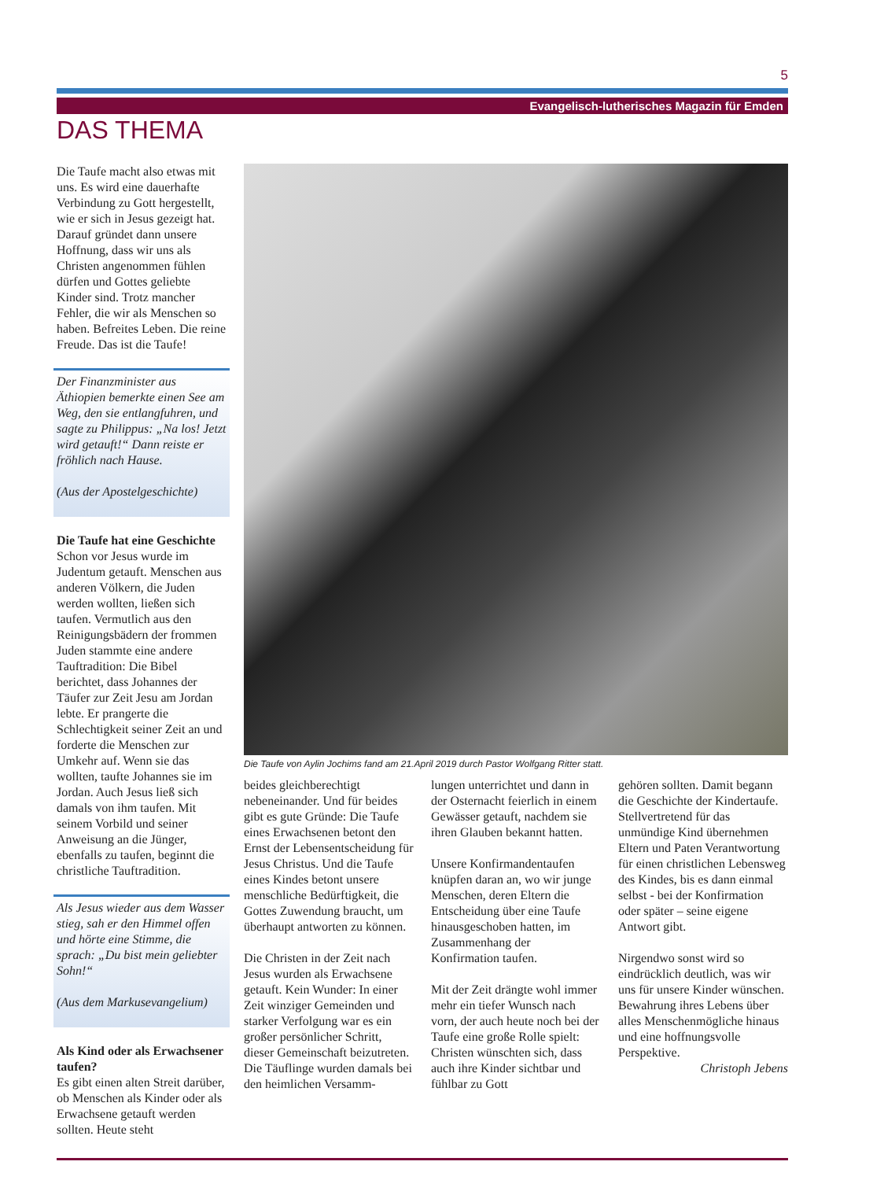5
Evangelisch-lutherisches Magazin für Emden
DAS THEMA
Die Taufe macht also etwas mit uns. Es wird eine dauerhafte Verbindung zu Gott hergestellt, wie er sich in Jesus gezeigt hat. Darauf gründet dann unsere Hoffnung, dass wir uns als Christen angenommen fühlen dürfen und Gottes geliebte Kinder sind. Trotz mancher Fehler, die wir als Menschen so haben. Befreites Leben. Die reine Freude. Das ist die Taufe!
Der Finanzminister aus Äthiopien bemerkte einen See am Weg, den sie entlangfuhren, und sagte zu Philippus: „Na los! Jetzt wird getauft!“ Dann reiste er fröhlich nach Hause.
(Aus der Apostelgeschichte)
Die Taufe hat eine Geschichte
Schon vor Jesus wurde im Judentum getauft. Menschen aus anderen Völkern, die Juden werden wollten, ließen sich taufen. Vermutlich aus den Reinigungsbädern der frommen Juden stammte eine andere Tauftradition: Die Bibel berichtet, dass Johannes der Täufer zur Zeit Jesu am Jordan lebte. Er prangerte die Schlechtigkeit seiner Zeit an und forderte die Menschen zur Umkehr auf. Wenn sie das wollten, taufte Johannes sie im Jordan. Auch Jesus ließ sich damals von ihm taufen. Mit seinem Vorbild und seiner Anweisung an die Jünger, ebenfalls zu taufen, beginnt die christliche Tauftradition.
Als Jesus wieder aus dem Wasser stieg, sah er den Himmel offen und hörte eine Stimme, die sprach: „Du bist mein geliebter Sohn!“
(Aus dem Markusevangelium)
Als Kind oder als Erwachsener taufen?
Es gibt einen alten Streit darüber, ob Menschen als Kinder oder als Erwachsene getauft werden sollten. Heute steht
Die Taufe von Aylin Jochims fand am 21.April 2019 durch Pastor Wolfgang Ritter statt.
beides gleichberechtigt nebeneinander. Und für beides gibt es gute Gründe: Die Taufe eines Erwachsenen betont den Ernst der Lebensentscheidung für Jesus Christus. Und die Taufe eines Kindes betont unsere menschliche Bedürftigkeit, die Gottes Zuwendung braucht, um überhaupt antworten zu können.
Die Christen in der Zeit nach Jesus wurden als Erwachsene getauft. Kein Wunder: In einer Zeit winziger Gemeinden und starker Verfolgung war es ein großer persönlicher Schritt, dieser Gemeinschaft beizutreten. Die Täuflinge wurden damals bei den heimlichen Versamm-
lungen unterrichtet und dann in der Osternacht feierlich in einem Gewässer getauft, nachdem sie ihren Glauben bekannt hatten.
Unsere Konfirmandentaufen knüpfen daran an, wo wir junge Menschen, deren Eltern die Entscheidung über eine Taufe hinausgeschoben hatten, im Zusammenhang der Konfirmation taufen.
Mit der Zeit drängte wohl immer mehr ein tiefer Wunsch nach vorn, der auch heute noch bei der Taufe eine große Rolle spielt: Christen wünschten sich, dass auch ihre Kinder sichtbar und fühlbar zu Gott
gehören sollten. Damit begann die Geschichte der Kindertaufe. Stellvertretend für das unmündige Kind übernehmen Eltern und Paten Verantwortung für einen christlichen Lebensweg des Kindes, bis es dann einmal selbst - bei der Konfirmation oder später – seine eigene Antwort gibt.
Nirgendwo sonst wird so eindrücklich deutlich, was wir uns für unsere Kinder wünschen. Bewahrung ihres Lebens über alles Menschenmögliche hinaus und eine hoffnungsvolle Perspektive.
Christoph Jebens